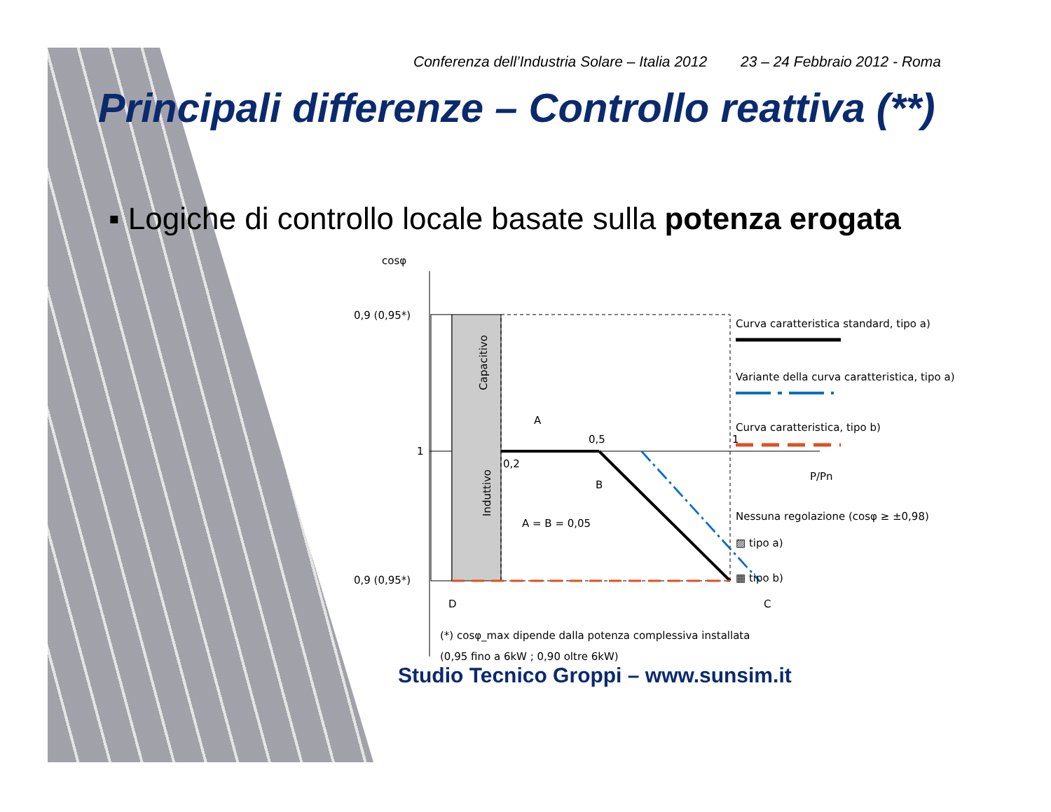Conferenza dell’Industria Solare – Italia 2012 23 – 24 Febbraio 2012 - Roma
Principali differenze – Controllo reattiva (**)
▪ Logiche di controllo locale basate sulla potenza erogata
cosφ
0,9 (0,95*)
1
0,9 (0,95*)
Capacitivo
Induttivo
A
0,2
0,5
B
A = B = 0,05
1
P/Pn
D
C
Curva caratteristica standard, tipo a)
Variante della curva caratteristica, tipo a)
Curva caratteristica, tipo b)
Nessuna regolazione (cosφ ≥ ±0,98)
▨ tipo a)
▦ tipo b)
(*) cosφ_max dipende dalla potenza complessiva installata
(0,95 fino a 6kW ; 0,90 oltre 6kW)
Studio Tecnico Groppi – www.sunsim.it